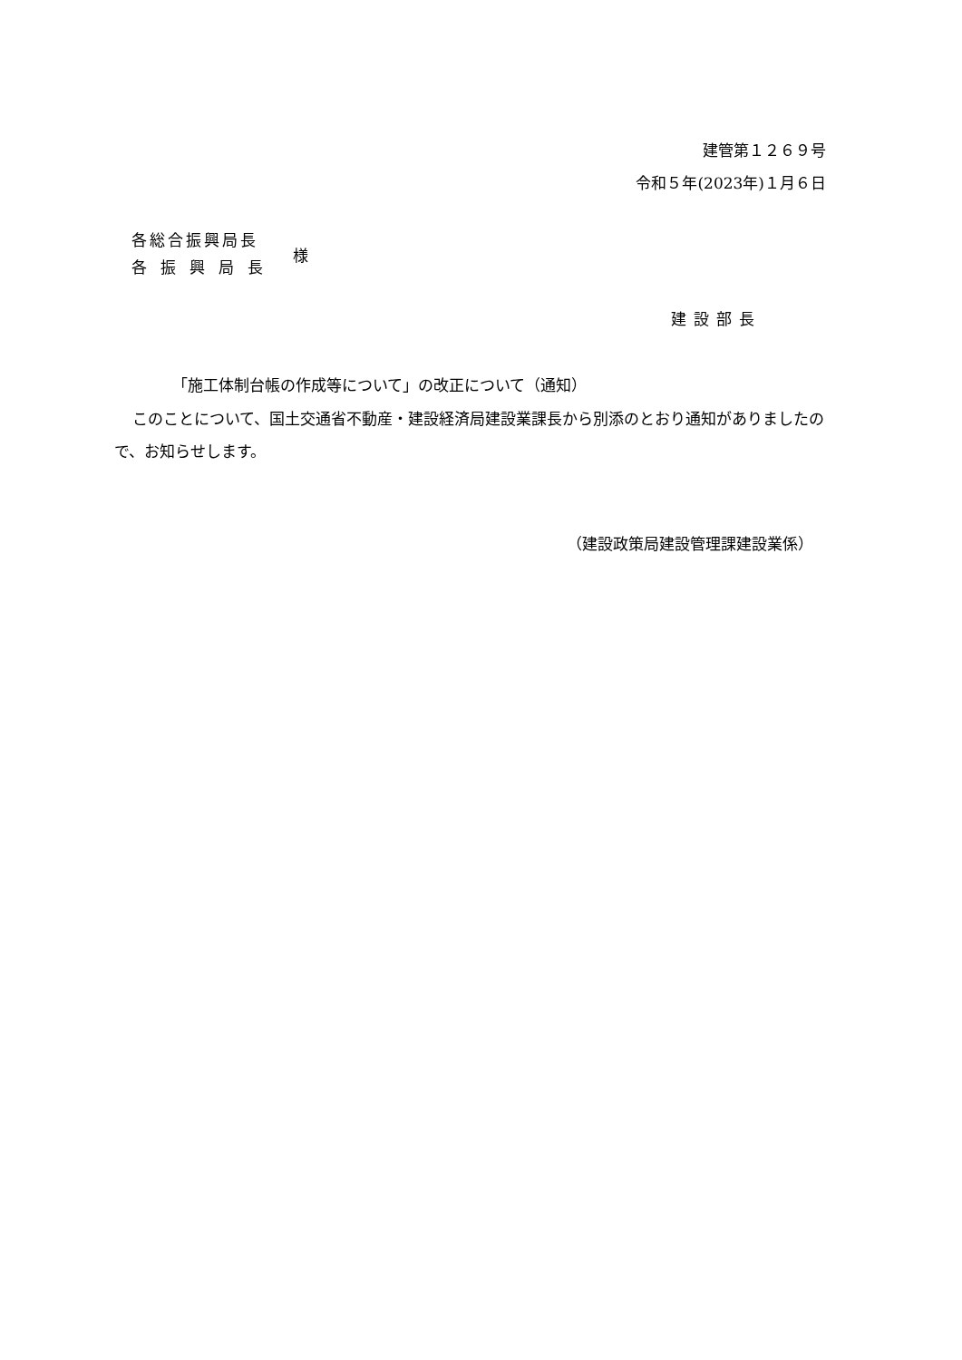建管第１２６９号
令和５年(2023年)１月６日
各総合振興局長
各振興局長
様
建設部長
「施工体制台帳の作成等について」の改正について（通知）
このことについて、国土交通省不動産・建設経済局建設業課長から別添のとおり通知がありましたので、お知らせします。
（建設政策局建設管理課建設業係）